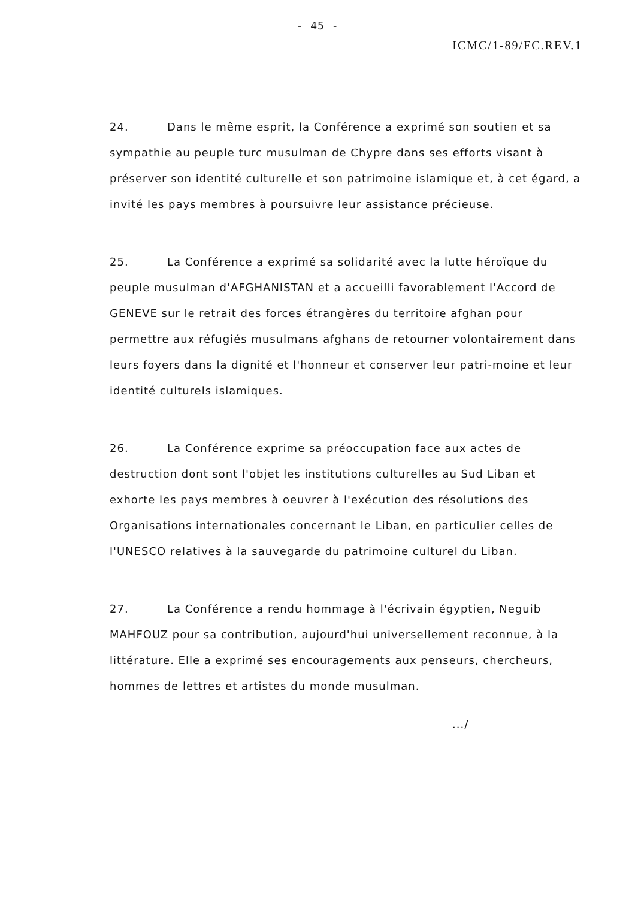- 45 -
ICMC/1-89/FC.REV.1
24. Dans le même esprit, la Conférence a exprimé son soutien et sa sympathie au peuple turc musulman de Chypre dans ses efforts visant à préserver son identité culturelle et son patrimoine islamique et, à cet égard, a invité les pays membres à poursuivre leur assistance précieuse.
25. La Conférence a exprimé sa solidarité avec la lutte héroïque du peuple musulman d'AFGHANISTAN et a accueilli favorablement l'Accord de GENEVE sur le retrait des forces étrangères du territoire afghan pour permettre aux réfugiés musulmans afghans de retourner volontairement dans leurs foyers dans la dignité et l'honneur et conserver leur patri-moine et leur identité culturels islamiques.
26. La Conférence exprime sa préoccupation face aux actes de destruction dont sont l'objet les institutions culturelles au Sud Liban et exhorte les pays membres à oeuvrer à l'exécution des résolutions des Organisations internationales concernant le Liban, en particulier celles de l'UNESCO relatives à la sauvegarde du patrimoine culturel du Liban.
27. La Conférence a rendu hommage à l'écrivain égyptien, Neguib MAHFOUZ pour sa contribution, aujourd'hui universellement reconnue, à la littérature. Elle a exprimé ses encouragements aux penseurs, chercheurs, hommes de lettres et artistes du monde musulman.
.../